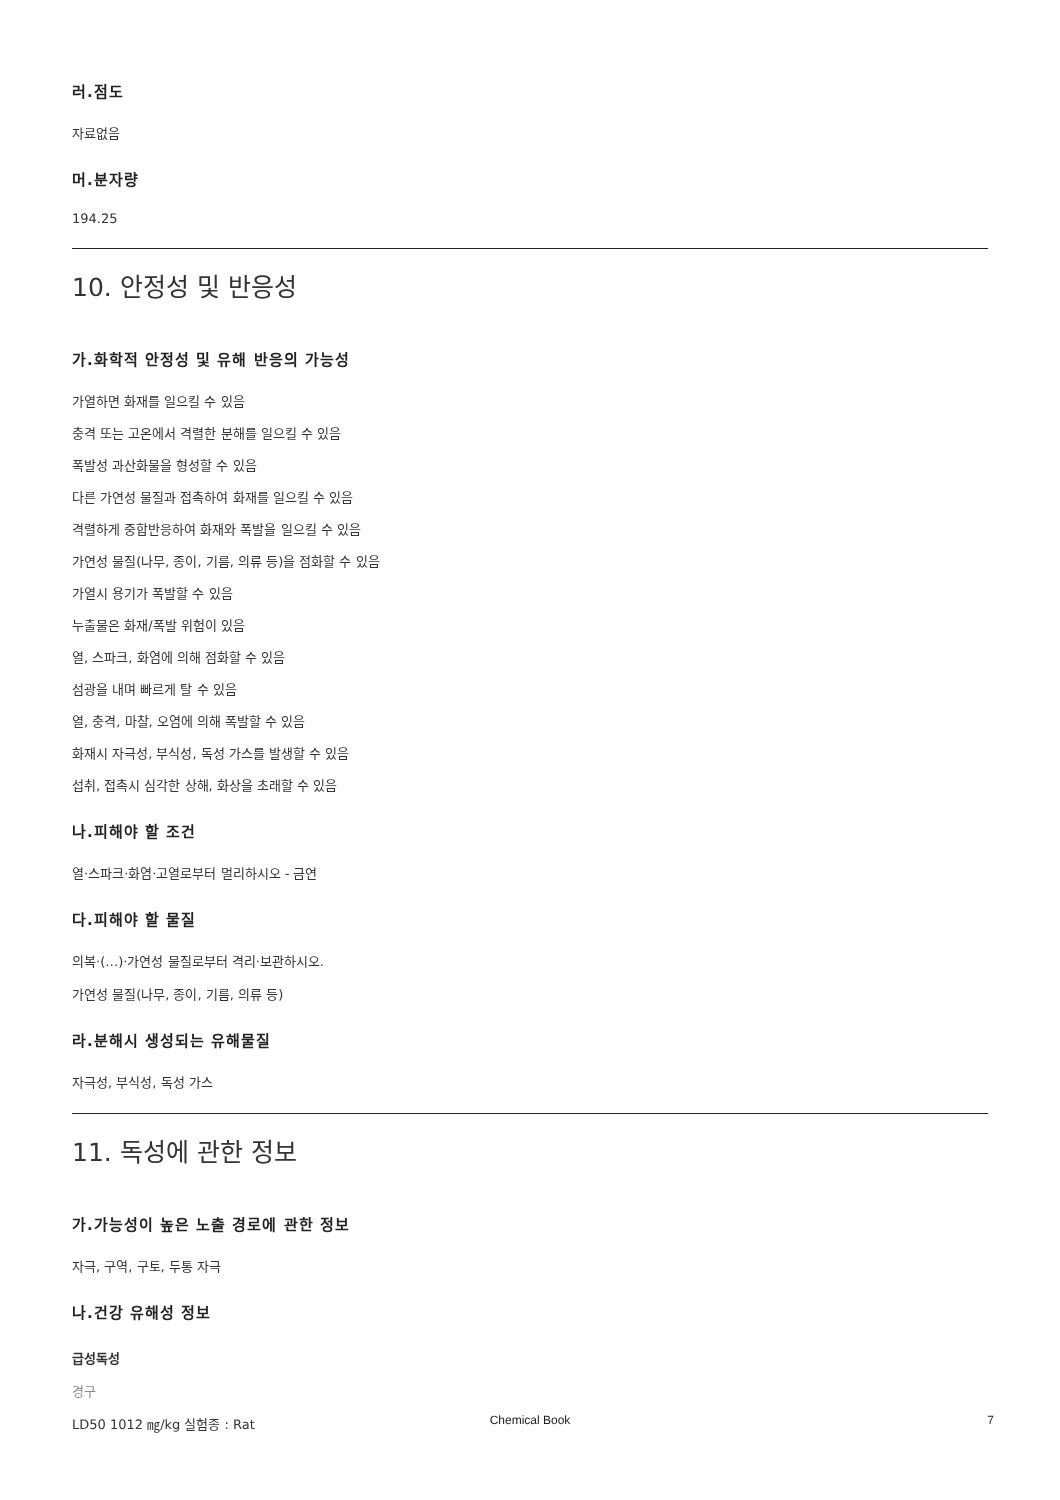러.점도
자료없음
머.분자량
194.25
10. 안정성 및 반응성
가.화학적 안정성 및 유해 반응의 가능성
가열하면 화재를 일으킬 수 있음
충격 또는 고온에서 격렬한 분해를 일으킬 수 있음
폭발성 과산화물을 형성할 수 있음
다른 가연성 물질과 접촉하여 화재를 일으킬 수 있음
격렬하게 중합반응하여 화재와 폭발을 일으킬 수 있음
가연성 물질(나무, 종이, 기름, 의류 등)을 점화할 수 있음
가열시 용기가 폭발할 수 있음
누출물은 화재/폭발 위험이 있음
열, 스파크, 화염에 의해 점화할 수 있음
섬광을 내며 빠르게 탈 수 있음
열, 충격, 마찰, 오염에 의해 폭발할 수 있음
화재시 자극성, 부식성, 독성 가스를 발생할 수 있음
섭취, 접촉시 심각한 상해, 화상을 초래할 수 있음
나.피해야 할 조건
열·스파크·화염·고열로부터 멀리하시오 - 금연
다.피해야 할 물질
의복·(…)·가연성 물질로부터 격리·보관하시오.
가연성 물질(나무, 종이, 기름, 의류 등)
라.분해시 생성되는 유해물질
자극성, 부식성, 독성 가스
11. 독성에 관한 정보
가.가능성이 높은 노출 경로에 관한 정보
자극, 구역, 구토, 두통 자극
나.건강 유해성 정보
급성독성
경구
LD50 1012 ㎎/kg 실험종 : Rat
Chemical Book
7